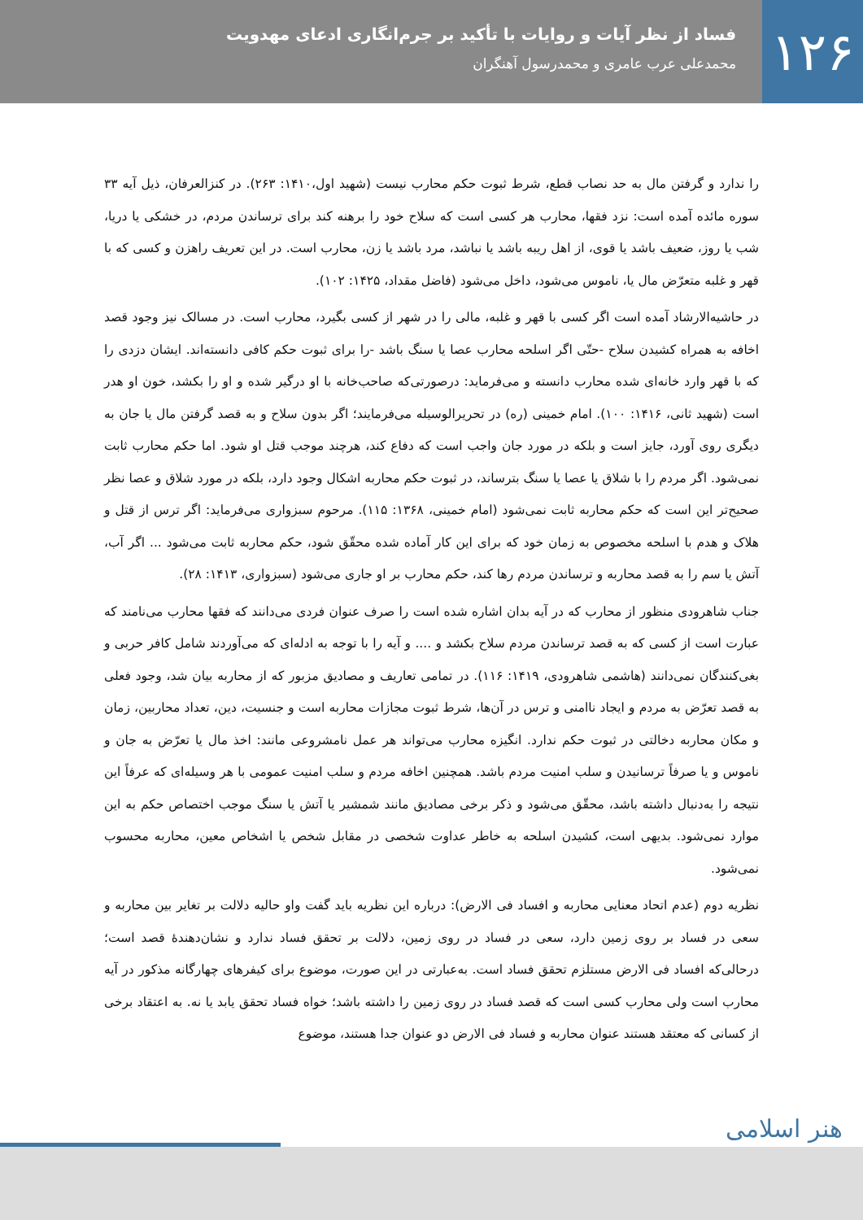۱۲۶
فساد از نظر آیات و روایات با تأکید بر جرم‌انگاری ادعای مهدویت
محمدعلی عرب عامری و محمدرسول آهنگران
را ندارد و گرفتن مال به حد نصاب قطع، شرط ثبوت حکم محارب نیست (شهید اول،۱۴۱۰: ۲۶۳). در کنزالعرفان، ذیل آیه ۳۳ سوره مائده آمده است: نزد فقها، محارب هر کسی است که سلاح خود را برهنه کند برای ترساندن مردم، در خشکی یا دریا، شب یا روز، ضعیف باشد یا قوی، از اهل ریبه باشد یا نباشد، مرد باشد یا زن، محارب است. در این تعریف راهزن و کسی که با قهر و غلبه متعرّض مال یا، ناموس می‌شود، داخل می‌شود (فاضل مقداد، ۱۴۲۵: ۱۰۲).
در حاشیه‌الارشاد آمده است اگر کسی با قهر و غلبه، مالی را در شهر از کسی بگیرد، محارب است. در مسالک نیز وجود قصد اخافه به همراه کشیدن سلاح -حتّی اگر اسلحه محارب عصا یا سنگ باشد -را برای ثبوت حکم کافی دانسته‌اند. ایشان دزدی را که با قهر وارد خانه‌ای شده محارب دانسته و می‌فرماید: درصورتی‌که صاحب‌خانه با او درگیر شده و او را بکشد، خون او هدر است (شهید ثانی، ۱۴۱۶: ۱۰۰). امام خمینی (ره) در تحریرالوسیله می‌فرمایند؛ اگر بدون سلاح و به قصد گرفتن مال یا جان به دیگری روی آورد، جایز است و بلکه در مورد جان واجب است که دفاع کند، هرچند موجب قتل او شود. اما حکم محارب ثابت نمی‌شود. اگر مردم را با شلاق یا عصا یا سنگ بترساند، در ثبوت حکم محاربه اشکال وجود دارد، بلکه در مورد شلاق و عصا نظر صحیح‌تر این است که حکم محاربه ثابت نمی‌شود (امام خمینی، ۱۳۶۸: ۱۱۵). مرحوم سبزواری می‌فرماید: اگر ترس از قتل و هلاک و هدم با اسلحه مخصوص به زمان خود که برای این کار آماده شده محقّق شود، حکم محاربه ثابت می‌شود ... اگر آب، آتش یا سم را به قصد محاربه و ترساندن مردم رها کند، حکم محارب بر او جاری می‌شود (سبزواری، ۱۴۱۳: ۲۸).
جناب شاهرودی منظور از محارب که در آیه بدان اشاره شده است را صرف عنوان فردی می‌دانند که فقها محارب می‌نامند که عبارت است از کسی که به قصد ترساندن مردم سلاح بکشد و .... و آیه را با توجه به ادله‌ای که می‌آوردند شامل کافر حربی و بغی‌کنندگان نمی‌دانند (هاشمی شاهرودی، ۱۴۱۹: ۱۱۶). در تمامی تعاریف و مصادیق مزبور که از محاربه بیان شد، وجود فعلی به قصد تعرّض به مردم و ایجاد ناامنی و ترس در آن‌ها، شرط ثبوت مجازات محاربه است و جنسیت، دین، تعداد محاربین، زمان و مکان محاربه دخالتی در ثبوت حکم ندارد. انگیزه محارب می‌تواند هر عمل نامشروعی مانند: اخذ مال یا تعرّض به جان و ناموس و یا صرفاً ترسانیدن و سلب امنیت مردم باشد. همچنین اخافه مردم و سلب امنیت عمومی با هر وسیله‌ای که عرفاً این نتیجه را به‌دنبال داشته باشد، محقّق می‌شود و ذکر برخی مصادیق مانند شمشیر یا آتش یا سنگ موجب اختصاص حکم به این موارد نمی‌شود. بدیهی است، کشیدن اسلحه به خاطر عداوت شخصی در مقابل شخص یا اشخاص معین، محاربه محسوب نمی‌شود.
نظریه دوم (عدم اتحاد معنایی محاربه و افساد فی الارض): درباره این نظریه باید گفت واو حالیه دلالت بر تغایر بین محاربه و سعی در فساد بر روی زمین دارد، سعی در فساد در روی زمین، دلالت بر تحقق فساد ندارد و نشان‌دهندهٔ قصد است؛ درحالی‌که افساد فی الارض مستلزم تحقق فساد است. به‌عبارتی در این صورت، موضوع برای کیفرهای چهارگانه مذکور در آیه محارب است ولی محارب کسی است که قصد فساد در روی زمین را داشته باشد؛ خواه فساد تحقق یابد یا نه. به اعتقاد برخی از کسانی که معتقد هستند عنوان محاربه و فساد فی الارض دو عنوان جدا هستند، موضوع
هنر اسلامی